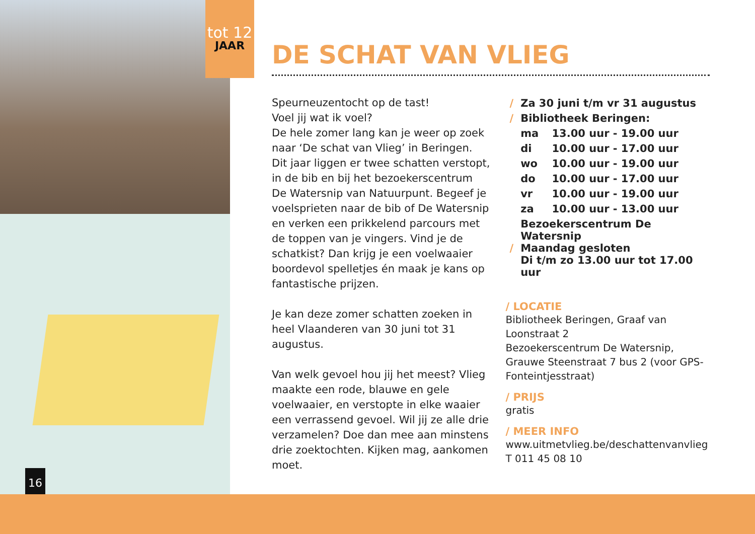tot 12
JAAR
16
DE SCHAT VAN VLIEG
Speurneuzentocht op de tast!
Voel jij wat ik voel?
De hele zomer lang kan je weer op zoek naar ‘De schat van Vlieg’ in Beringen. Dit jaar liggen er twee schatten verstopt, in de bib en bij het bezoekerscentrum De Watersnip van Natuurpunt. Begeef je voelsprieten naar de bib of De Watersnip en verken een prikkelend parcours met de toppen van je vingers. Vind je de schatkist? Dan krijg je een voelwaaier boordevol spelletjes én maak je kans op fantastische prijzen.
Je kan deze zomer schatten zoeken in heel Vlaanderen van 30 juni tot 31 augustus.
Van welk gevoel hou jij het meest? Vlieg maakte een rode, blauwe en gele voelwaaier, en verstopte in elke waaier een verrassend gevoel. Wil jij ze alle drie verzamelen? Doe dan mee aan minstens drie zoektochten. Kijken mag, aankomen moet.
| / | Za 30 juni t/m vr 31 augustus | |
| / | Bibliotheek Beringen: | |
| | ma | 13.00 uur - 19.00 uur |
| | di | 10.00 uur - 17.00 uur |
| | wo | 10.00 uur - 19.00 uur |
| | do | 10.00 uur - 17.00 uur |
| | vr | 10.00 uur - 19.00 uur |
| | za | 10.00 uur - 13.00 uur |
| / | Bezoekerscentrum De Watersnip Maandag gesloten Di t/m zo 13.00 uur tot 17.00 uur | |
/ LOCATIE
Bibliotheek Beringen, Graaf van Loonstraat 2
Bezoekerscentrum De Watersnip,
Grauwe Steenstraat 7 bus 2 (voor GPS-Fonteintjesstraat)
/ PRIJS
gratis
/ MEER INFO
www.uitmetvlieg.be/deschattenvanvlieg
T 011 45 08 10